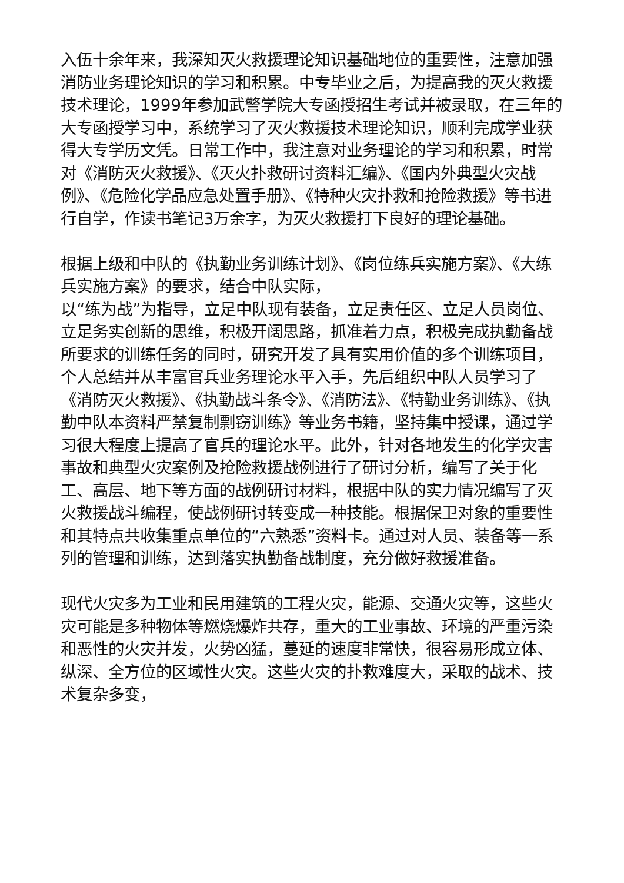入伍十余年来，我深知灭火救援理论知识基础地位的重要性，注意加强消防业务理论知识的学习和积累。中专毕业之后，为提高我的灭火救援技术理论，1999年参加武警学院大专函授招生考试并被录取，在三年的大专函授学习中，系统学习了灭火救援技术理论知识，顺利完成学业获得大专学历文凭。日常工作中，我注意对业务理论的学习和积累，时常对《消防灭火救援》、《灭火扑救研讨资料汇编》、《国内外典型火灾战例》、《危险化学品应急处置手册》、《特种火灾扑救和抢险救援》等书进行自学，作读书笔记3万余字，为灭火救援打下良好的理论基础。
根据上级和中队的《执勤业务训练计划》、《岗位练兵实施方案》、《大练兵实施方案》的要求，结合中队实际，
以“练为战”为指导，立足中队现有装备，立足责任区、立足人员岗位、立足务实创新的思维，积极开阔思路，抓准着力点，积极完成执勤备战所要求的训练任务的同时，研究开发了具有实用价值的多个训练项目，个人总结并从丰富官兵业务理论水平入手，先后组织中队人员学习了《消防灭火救援》、《执勤战斗条令》、《消防法》、《特勤业务训练》、《执勤中队本资料严禁复制剽窃训练》等业务书籍，坚持集中授课，通过学习很大程度上提高了官兵的理论水平。此外，针对各地发生的化学灾害事故和典型火灾案例及抢险救援战例进行了研讨分析，编写了关于化工、高层、地下等方面的战例研讨材料，根据中队的实力情况编写了灭火救援战斗编程，使战例研讨转变成一种技能。根据保卫对象的重要性和其特点共收集重点单位的“六熟悉”资料卡。通过对人员、装备等一系列的管理和训练，达到落实执勤备战制度，充分做好救援准备。
现代火灾多为工业和民用建筑的工程火灾，能源、交通火灾等，这些火灾可能是多种物体等燃烧爆炸共存，重大的工业事故、环境的严重污染和恶性的火灾并发，火势凶猛，蔓延的速度非常快，很容易形成立体、纵深、全方位的区域性火灾。这些火灾的扑救难度大，采取的战术、技术复杂多变，